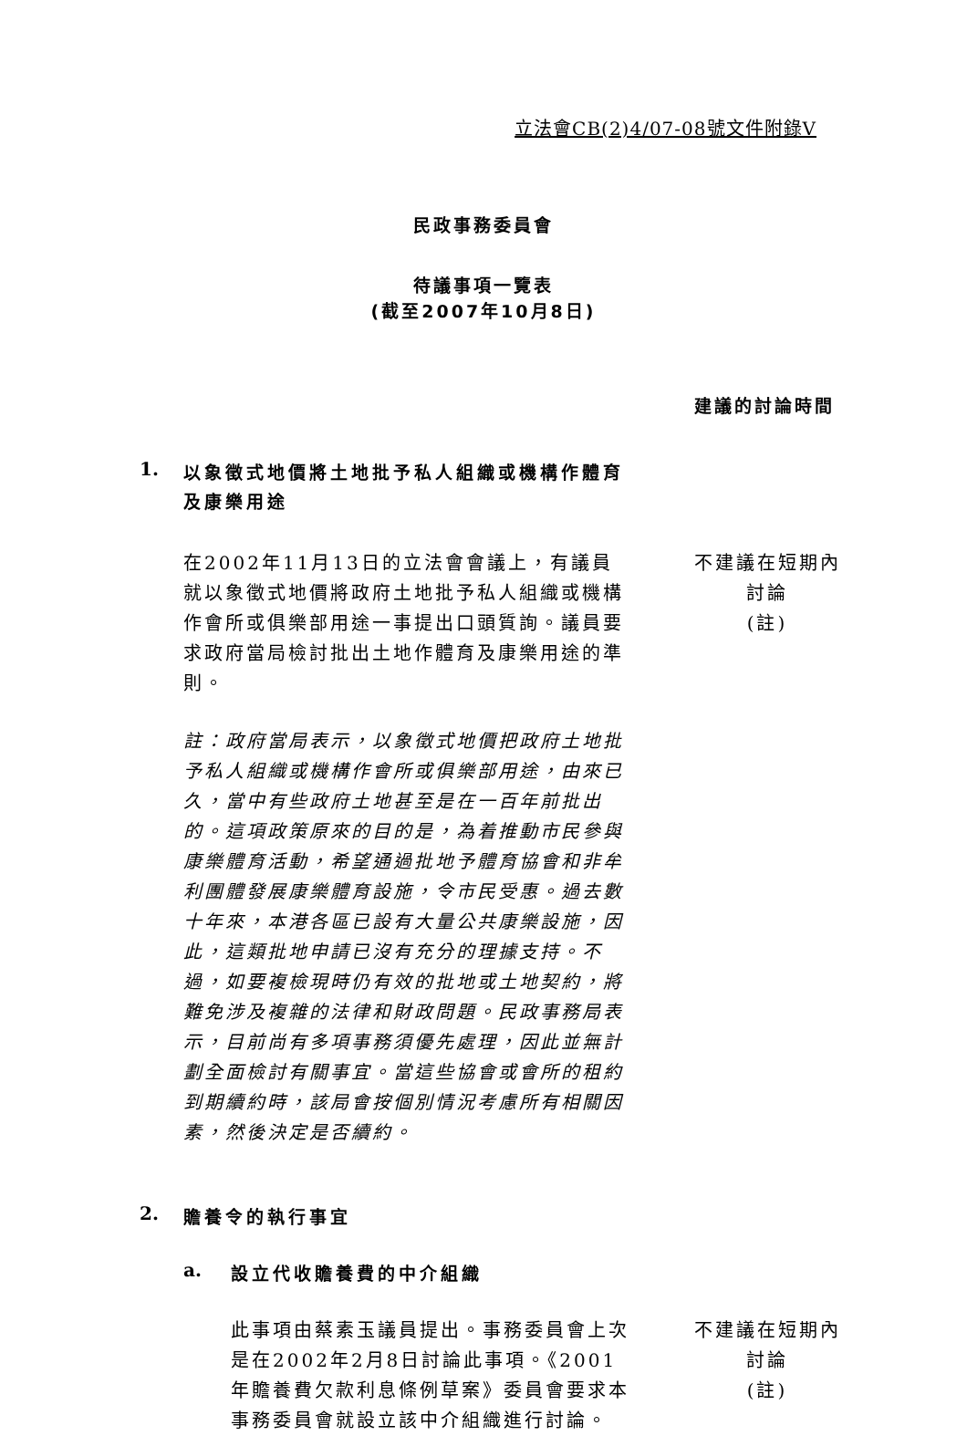立法會CB(2)4/07-08號文件附錄V
民政事務委員會
待議事項一覽表
(截至2007年10月8日)
建議的討論時間
1.
以象徵式地價將土地批予私人組織或機構作體育及康樂用途
在2002年11月13日的立法會會議上，有議員就以象徵式地價將政府土地批予私人組織或機構作會所或俱樂部用途一事提出口頭質詢。議員要求政府當局檢討批出土地作體育及康樂用途的準則。
不建議在短期內
討論
(註)
註：政府當局表示，以象徵式地價把政府土地批予私人組織或機構作會所或俱樂部用途，由來已久，當中有些政府土地甚至是在一百年前批出的。這項政策原來的目的是，為着推動市民參與康樂體育活動，希望通過批地予體育協會和非牟利團體發展康樂體育設施，令市民受惠。過去數十年來，本港各區已設有大量公共康樂設施，因此，這類批地申請已沒有充分的理據支持。不過，如要複檢現時仍有效的批地或土地契約，將難免涉及複雜的法律和財政問題。民政事務局表示，目前尚有多項事務須優先處理，因此並無計劃全面檢討有關事宜。當這些協會或會所的租約到期續約時，該局會按個別情況考慮所有相關因素，然後決定是否續約。
2.
贍養令的執行事宜
a.
設立代收贍養費的中介組織
此事項由蔡素玉議員提出。事務委員會上次是在2002年2月8日討論此事項。《2001年贍養費欠款利息條例草案》委員會要求本事務委員會就設立該中介組織進行討論。
不建議在短期內
討論
(註)